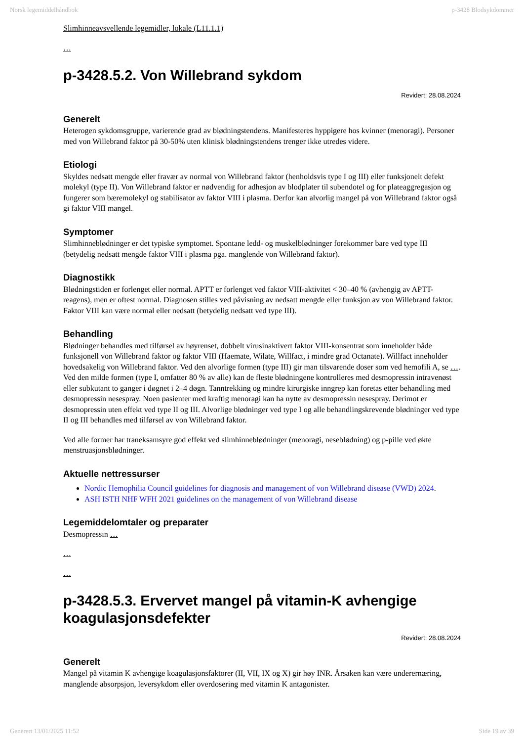Norsk legemiddelhåndbok p-3428 Blodsykdommer
Slimhinneavsvellende legemidler, lokale (L11.1.1)
…
p-3428.5.2. Von Willebrand sykdom
Revidert: 28.08.2024
Generelt
Heterogen sykdomsgruppe, varierende grad av blødningstendens. Manifesteres hyppigere hos kvinner (menoragi). Personer med von Willebrand faktor på 30-50% uten klinisk blødningstendens trenger ikke utredes videre.
Etiologi
Skyldes nedsatt mengde eller fravær av normal von Willebrand faktor (henholdsvis type I og III) eller funksjonelt defekt molekyl (type II). Von Willebrand faktor er nødvendig for adhesjon av blodplater til subendotel og for plateaggregasjon og fungerer som bæremolekyl og stabilisator av faktor VIII i plasma. Derfor kan alvorlig mangel på von Willebrand faktor også gi faktor VIII mangel.
Symptomer
Slimhinneblødninger er det typiske symptomet. Spontane ledd- og muskelblødninger forekommer bare ved type III (betydelig nedsatt mengde faktor VIII i plasma pga. manglende von Willebrand faktor).
Diagnostikk
Blødningstiden er forlenget eller normal. APTT er forlenget ved faktor VIII-aktivitet < 30–40 % (avhengig av APTT-reagens), men er oftest normal. Diagnosen stilles ved påvisning av nedsatt mengde eller funksjon av von Willebrand faktor. Faktor VIII kan være normal eller nedsatt (betydelig nedsatt ved type III).
Behandling
Blødninger behandles med tilførsel av høyrenset, dobbelt virusinaktivert faktor VIII-konsentrat som inneholder både funksjonell von Willebrand faktor og faktor VIII (Haemate, Wilate, Willfact, i mindre grad Octanate). Willfact inneholder hovedsakelig von Willebrand faktor. Ved den alvorlige formen (type III) gir man tilsvarende doser som ved hemofili A, se …. Ved den milde formen (type I, omfatter 80 % av alle) kan de fleste blødningene kontrolleres med desmopressin intravenøst eller subkutant to ganger i døgnet i 2–4 døgn. Tanntrekking og mindre kirurgiske inngrep kan foretas etter behandling med desmopressin nesespray. Noen pasienter med kraftig menoragi kan ha nytte av desmopressin nesespray. Derimot er desmopressin uten effekt ved type II og III. Alvorlige blødninger ved type I og alle behandlingskrevende blødninger ved type II og III behandles med tilførsel av von Willebrand faktor.
Ved alle former har traneksamsyre god effekt ved slimhinneblødninger (menoragi, neseblødning) og p-pille ved økte menstruasjonsblødninger.
Aktuelle nettressurser
Nordic Hemophilia Council guidelines for diagnosis and management of von Willebrand disease (VWD) 2024.
ASH ISTH NHF WFH 2021 guidelines on the management of von Willebrand disease
Legemiddelomtaler og preparater
Desmopressin …
…
…
p-3428.5.3. Ervervet mangel på vitamin-K avhengige koagulasjonsdefekter
Revidert: 28.08.2024
Generelt
Mangel på vitamin K avhengige koagulasjonsfaktorer (II, VII, IX og X) gir høy INR. Årsaken kan være underernæring, manglende absorpsjon, leversykdom eller overdosering med vitamin K antagonister.
Generert 13/01/2025 11:52 Side 19 av 39